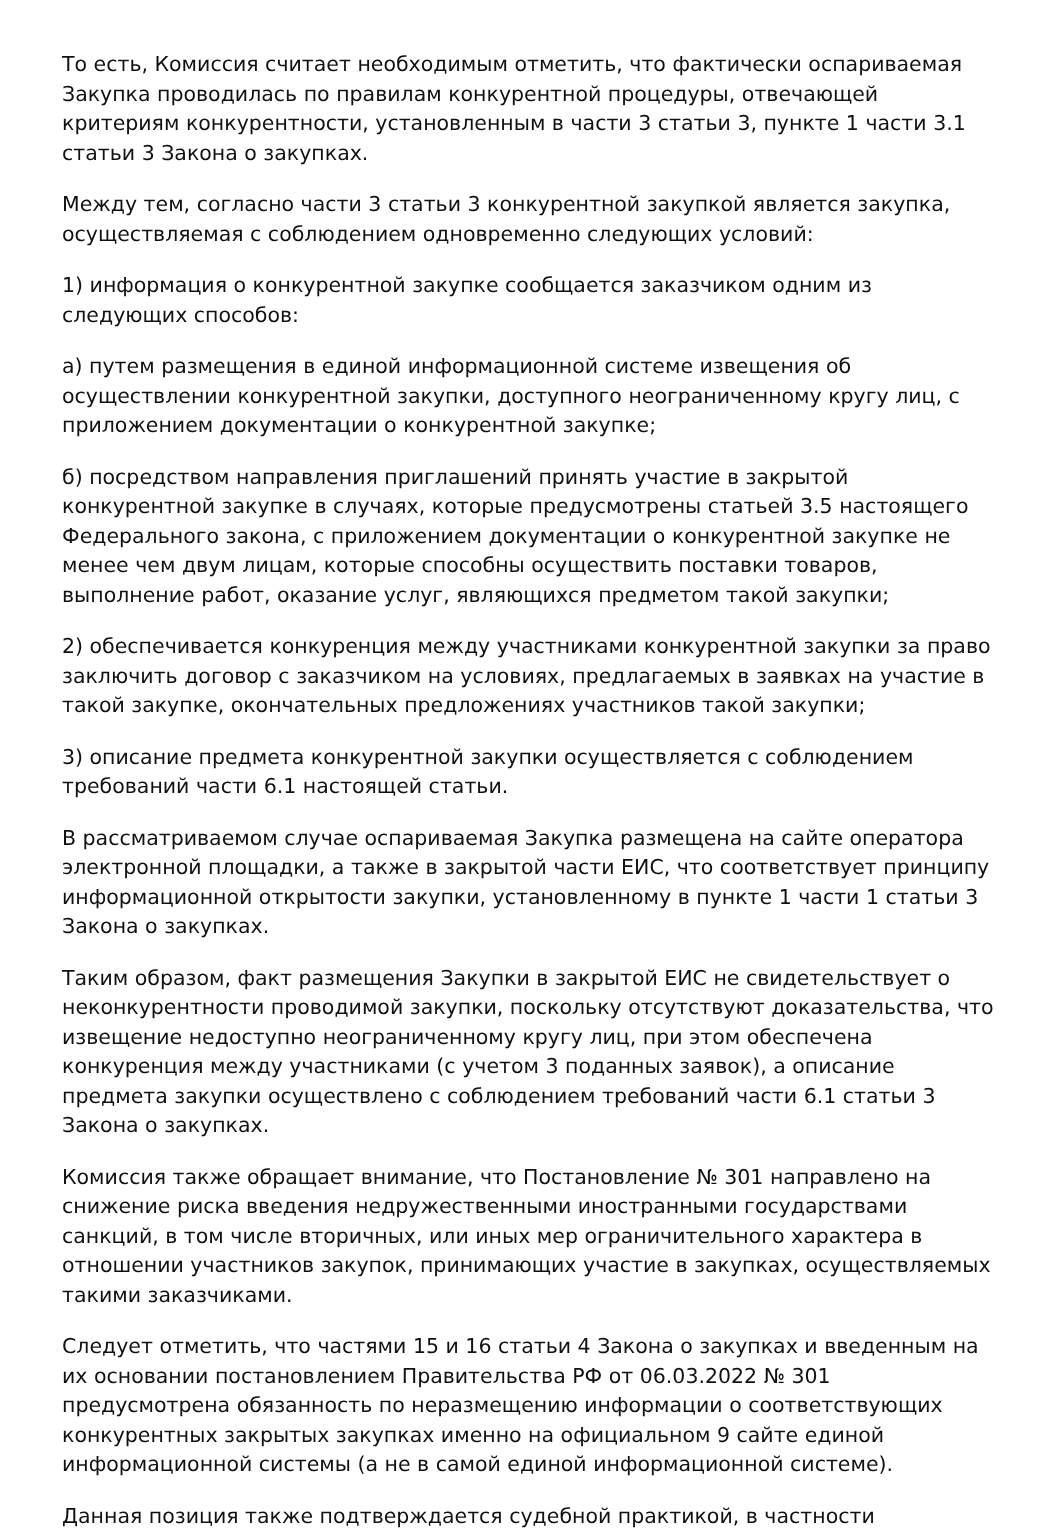То есть, Комиссия считает необходимым отметить, что фактически оспариваемая Закупка проводилась по правилам конкурентной процедуры, отвечающей критериям конкурентности, установленным в части 3 статьи 3, пункте 1 части 3.1 статьи 3 Закона о закупках.
Между тем, согласно части 3 статьи 3 конкурентной закупкой является закупка, осуществляемая с соблюдением одновременно следующих условий:
1) информация о конкурентной закупке сообщается заказчиком одним из следующих способов:
а) путем размещения в единой информационной системе извещения об осуществлении конкурентной закупки, доступного неограниченному кругу лиц, с приложением документации о конкурентной закупке;
б) посредством направления приглашений принять участие в закрытой конкурентной закупке в случаях, которые предусмотрены статьей 3.5 настоящего Федерального закона, с приложением документации о конкурентной закупке не менее чем двум лицам, которые способны осуществить поставки товаров, выполнение работ, оказание услуг, являющихся предметом такой закупки;
2) обеспечивается конкуренция между участниками конкурентной закупки за право заключить договор с заказчиком на условиях, предлагаемых в заявках на участие в такой закупке, окончательных предложениях участников такой закупки;
3) описание предмета конкурентной закупки осуществляется с соблюдением требований части 6.1 настоящей статьи.
В рассматриваемом случае оспариваемая Закупка размещена на сайте оператора электронной площадки, а также в закрытой части ЕИС, что соответствует принципу информационной открытости закупки, установленному в пункте 1 части 1 статьи 3 Закона о закупках.
Таким образом, факт размещения Закупки в закрытой ЕИС не свидетельствует о неконкурентности проводимой закупки, поскольку отсутствуют доказательства, что извещение недоступно неограниченному кругу лиц, при этом обеспечена конкуренция между участниками (с учетом 3 поданных заявок), а описание предмета закупки осуществлено с соблюдением требований части 6.1 статьи 3 Закона о закупках.
Комиссия также обращает внимание, что Постановление № 301 направлено на снижение риска введения недружественными иностранными государствами санкций, в том числе вторичных, или иных мер ограничительного характера в отношении участников закупок, принимающих участие в закупках, осуществляемых такими заказчиками.
Следует отметить, что частями 15 и 16 статьи 4 Закона о закупках и введенным на их основании постановлением Правительства РФ от 06.03.2022 № 301 предусмотрена обязанность по неразмещению информации о соответствующих конкурентных закрытых закупках именно на официальном 9 сайте единой информационной системы (а не в самой единой информационной системе).
Данная позиция также подтверждается судебной практикой, в частности